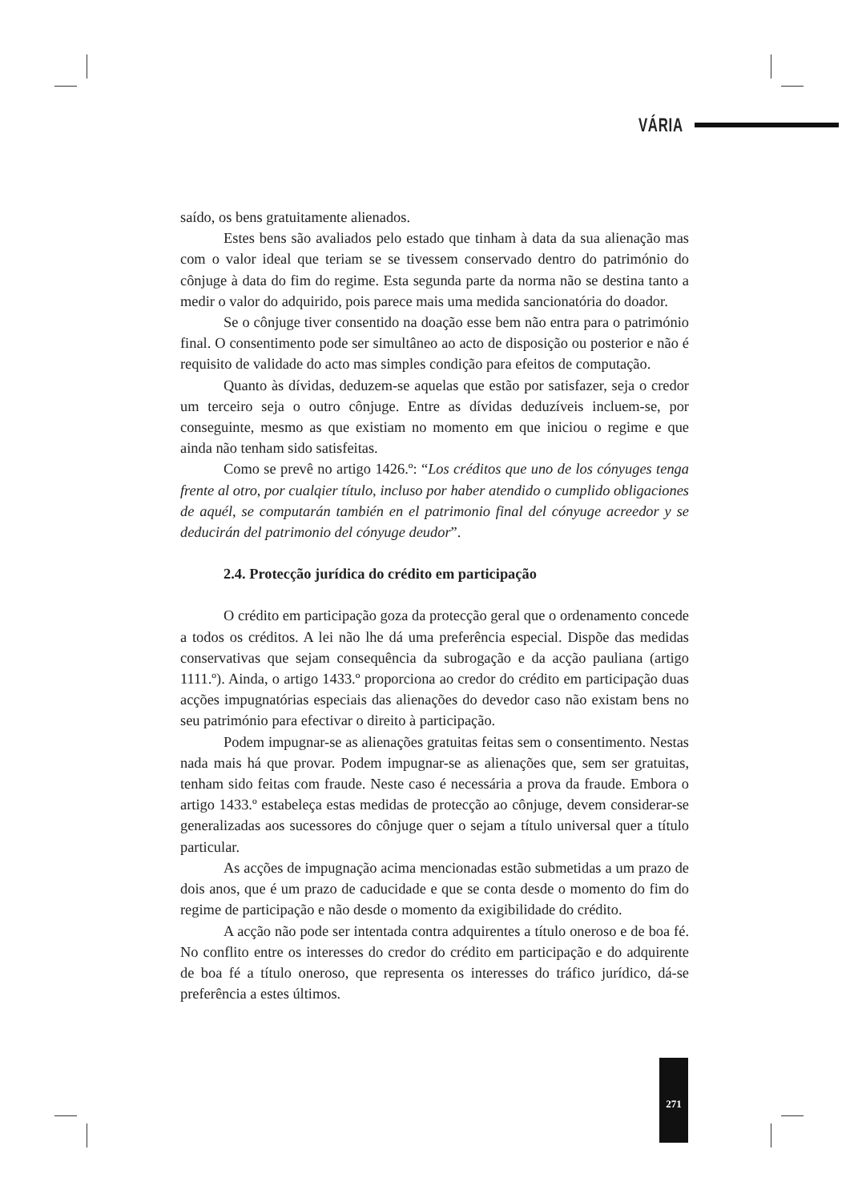VÁRIA
saído, os bens gratuitamente alienados.
Estes bens são avaliados pelo estado que tinham à data da sua alienação mas com o valor ideal que teriam se se tivessem conservado dentro do património do cônjuge à data do fim do regime. Esta segunda parte da norma não se destina tanto a medir o valor do adquirido, pois parece mais uma medida sancionatória do doador.
Se o cônjuge tiver consentido na doação esse bem não entra para o património final. O consentimento pode ser simultâneo ao acto de disposição ou posterior e não é requisito de validade do acto mas simples condição para efeitos de computação.
Quanto às dívidas, deduzem-se aquelas que estão por satisfazer, seja o credor um terceiro seja o outro cônjuge. Entre as dívidas deduzíveis incluem-se, por conseguinte, mesmo as que existiam no momento em que iniciou o regime e que ainda não tenham sido satisfeitas.
Como se prevê no artigo 1426.º: “Los créditos que uno de los cónyuges tenga frente al otro, por cualqier título, incluso por haber atendido o cumplido obligaciones de aquél, se computarán también en el patrimonio final del cónyuge acreedor y se deducirán del patrimonio del cónyuge deudor”.
2.4. Protecção jurídica do crédito em participação
O crédito em participação goza da protecção geral que o ordenamento concede a todos os créditos. A lei não lhe dá uma preferência especial. Dispõe das medidas conservativas que sejam consequência da subrogação e da acção pauliana (artigo 1111.º). Ainda, o artigo 1433.º proporciona ao credor do crédito em participação duas acções impugnatórias especiais das alienações do devedor caso não existam bens no seu património para efectivar o direito à participação.
Podem impugnar-se as alienações gratuitas feitas sem o consentimento. Nestas nada mais há que provar. Podem impugnar-se as alienações que, sem ser gratuitas, tenham sido feitas com fraude. Neste caso é necessária a prova da fraude. Embora o artigo 1433.º estabeleça estas medidas de protecção ao cônjuge, devem considerar-se generalizadas aos sucessores do cônjuge quer o sejam a título universal quer a título particular.
As acções de impugnação acima mencionadas estão submetidas a um prazo de dois anos, que é um prazo de caducidade e que se conta desde o momento do fim do regime de participação e não desde o momento da exigibilidade do crédito.
A acção não pode ser intentada contra adquirentes a título oneroso e de boa fé. No conflito entre os interesses do credor do crédito em participação e do adquirente de boa fé a título oneroso, que representa os interesses do tráfico jurídico, dá-se preferência a estes últimos.
271